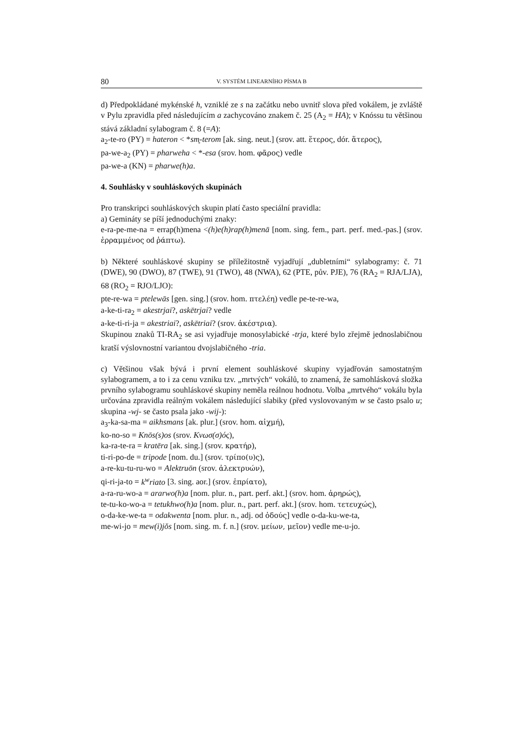80 V. SYSTÉM LINEARNÍHO PÍSMA B
d) Předpokládané mykénské h, vzniklé ze s na začátku nebo uvnitř slova před vokálem, je zvláště v Pylu zpravidla před následujícím a zachycováno znakem č. 25 (A<sub>2</sub> = HA); v Knóssu tu většinou stává základní sylabogram č. 8 (=A):
a<sub>2</sub>-te-ro (PY) = hateron < *sm̥-terom [ak. sing. neut.] (srov. att. ἕτερος, dór. ἅτερος),
pa-we-a<sub>2</sub> (PY) = pharweha < *-esa (srov. hom. φᾶρος) vedle
pa-we-a (KN) = pharwe(h)a.
4. Souhlásky v souhláskových skupinách
Pro transkripci souhláskových skupin platí často speciální pravidla:
a) Gemináty se píší jednoduchými znaky:
e-ra-pe-me-na = errap(h)mena <(h)e(h)rap(h)menā [nom. sing. fem., part. perf. med.-pas.] (srov. ἐρραμμένος od ῥάπτω).
b) Některé souhláskové skupiny se příležitostně vyjadřují „dubletními“ sy­labogramy: č. 71 (DWE), 90 (DWO), 87 (TWE), 91 (TWO), 48 (NWA), 62 (PTE, pův. PJE), 76 (RA<sub>2</sub> = RJA/LJA), 68 (RO<sub>2</sub> = RJO/LJO):
pte-re-wa = ptelewās [gen. sing.] (srov. hom. πτελέη) vedle pe-te-re-wa,
a-ke-ti-ra<sub>2</sub> = akestrjai?, askētrjai? vedle
a-ke-ti-ri-ja = akestriai?, askētriai? (srov. ἀκέστρια).
Skupinou znaků TI-RA<sub>2</sub> se asi vyjadřuje monosylabické -trja, které bylo zřejmě jednoslabičnou kratší výslovnostní variantou dvojslabičného -tria.
c) Většinou však bývá i první element souhláskové skupiny vyjadřován samostatným sylabogramem, a to i za cenu vzniku tzv. „mrtvých“ vokálů, to znamená, že samohlásková složka prvního sylabogramu souhláskové skupiny neměla reálnou hodnotu. Volba „mrtvého“ vokálu byla určována zpravidla reálným vokálem následující slabiky (před vyslovovaným w se často psalo u; skupina -wj- se často psala jako -wij-):
a<sub>3</sub>-ka-sa-ma = aikhsmans [ak. plur.] (srov. hom. αἰχμή),
ko-no-so = Knōs(s)os (srov. Κνωσ(σ)ός),
ka-ra-te-ra = kratēra [ak. sing.] (srov. κρατήρ),
ti-ri-po-de = tripode [nom. du.] (srov. τρίπο(υ)ς),
a-re-ku-tu-ru-wo = Alektruōn (srov. ἀλεκτρυών),
qi-ri-ja-to = k<sup>w</sup>riato [3. sing. aor.] (srov. ἐπρίατο),
a-ra-ru-wo-a = ararwo(h)a [nom. plur. n., part. perf. akt.] (srov. hom. ἀρηρώς),
te-tu-ko-wo-a = tetukhwo(h)a [nom. plur. n., part. perf. akt.] (srov. hom. τετευχώς),
o-da-ke-we-ta = odakwenta [nom. plur. n., adj. od ὀδούς] vedle o-da-ku-we-ta,
me-wi-jo = mew(i)jŏs [nom. sing. m. f. n.] (srov. μείων, μεῖον) vedle me-u-jo.